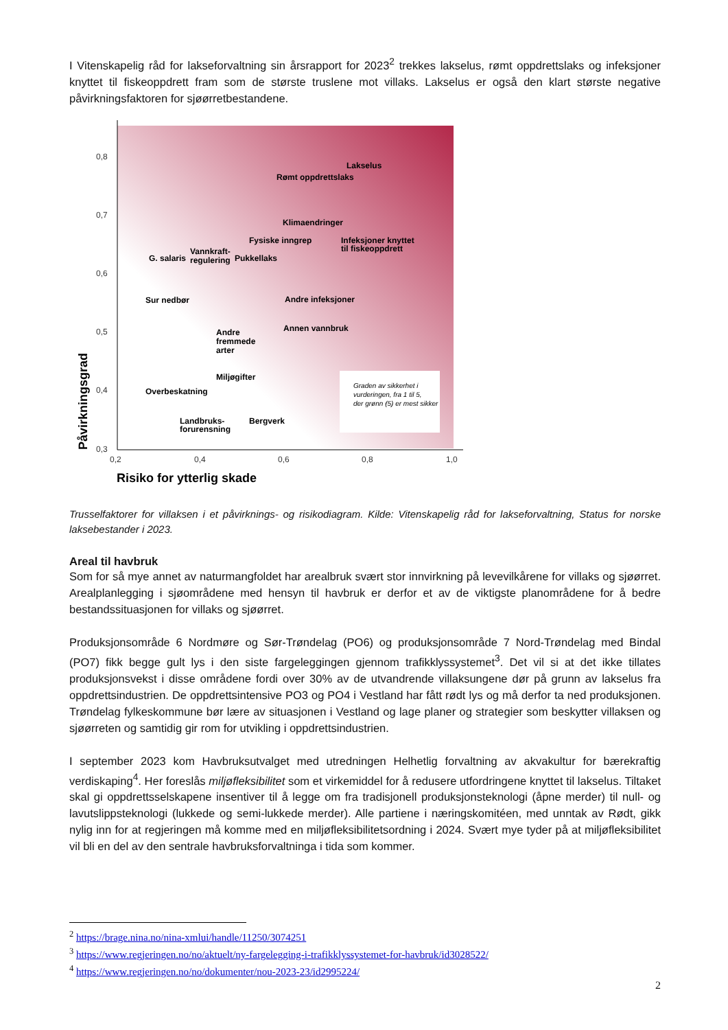I Vitenskapelig råd for lakseforvaltning sin årsrapport for 2023<sup>2</sup> trekkes lakselus, rømt oppdrettslaks og infeksjoner knyttet til fiskeoppdrett fram som de største truslene mot villaks. Lakselus er også den klart største negative påvirkningsfaktoren for sjøørretbestandene.
0,8
0,7
0,6
0,5
0,4
0,3
0,2
0,4
0,6
0,8
1,0
Risiko for ytterlig skade
Påvirkningsgrad
Lakselus
Rømt oppdrettslaks
Klimaendringer
Fysiske inngrep
Infeksjoner knyttet
til fiskeoppdrett
G. salaris
Vannkraft-
regulering
Pukkellaks
Sur nedbør
Andre infeksjoner
Annen vannbruk
Andre
fremmede
arter
Miljøgifter
Overbeskatning
Landbruks-
forurensning
Bergverk
Graden av sikkerhet i
vurderingen, fra 1 til 5,
der grønn (5) er mest sikker
Trusselfaktorer for villaksen i et påvirknings- og risikodiagram. Kilde: Vitenskapelig råd for lakseforvaltning, Status for norske laksebestander i 2023.
Areal til havbruk
Som for så mye annet av naturmangfoldet har arealbruk svært stor innvirkning på levevilkårene for villaks og sjøørret. Arealplanlegging i sjøområdene med hensyn til havbruk er derfor et av de viktigste planområdene for å bedre bestandssituasjonen for villaks og sjøørret.
Produksjonsområde 6 Nordmøre og Sør-Trøndelag (PO6) og produksjonsområde 7 Nord-Trøndelag med Bindal (PO7) fikk begge gult lys i den siste fargeleggingen gjennom trafikklyssystemet<sup>3</sup>. Det vil si at det ikke tillates produksjonsvekst i disse områdene fordi over 30% av de utvandrende villaksungene dør på grunn av lakselus fra oppdrettsindustrien. De oppdrettsintensive PO3 og PO4 i Vestland har fått rødt lys og må derfor ta ned produksjonen. Trøndelag fylkeskommune bør lære av situasjonen i Vestland og lage planer og strategier som beskytter villaksen og sjøørreten og samtidig gir rom for utvikling i oppdrettsindustrien.
I september 2023 kom Havbruksutvalget med utredningen Helhetlig forvaltning av akvakultur for bærekraftig verdiskaping<sup>4</sup>. Her foreslås miljøfleksibilitet som et virkemiddel for å redusere utfordringene knyttet til lakselus. Tiltaket skal gi oppdrettsselskapene insentiver til å legge om fra tradisjonell produksjonsteknologi (åpne merder) til null- og lavutslippsteknologi (lukkede og semi-lukkede merder). Alle partiene i næringskomitéen, med unntak av Rødt, gikk nylig inn for at regjeringen må komme med en miljøfleksibilitetsordning i 2024. Svært mye tyder på at miljøfleksibilitet vil bli en del av den sentrale havbruksforvaltninga i tida som kommer.
<sup>2</sup> https://brage.nina.no/nina-xmlui/handle/11250/3074251
<sup>3</sup> https://www.regjeringen.no/no/aktuelt/ny-fargelegging-i-trafikklyssystemet-for-havbruk/id3028522/
<sup>4</sup> https://www.regjeringen.no/no/dokumenter/nou-2023-23/id2995224/
2